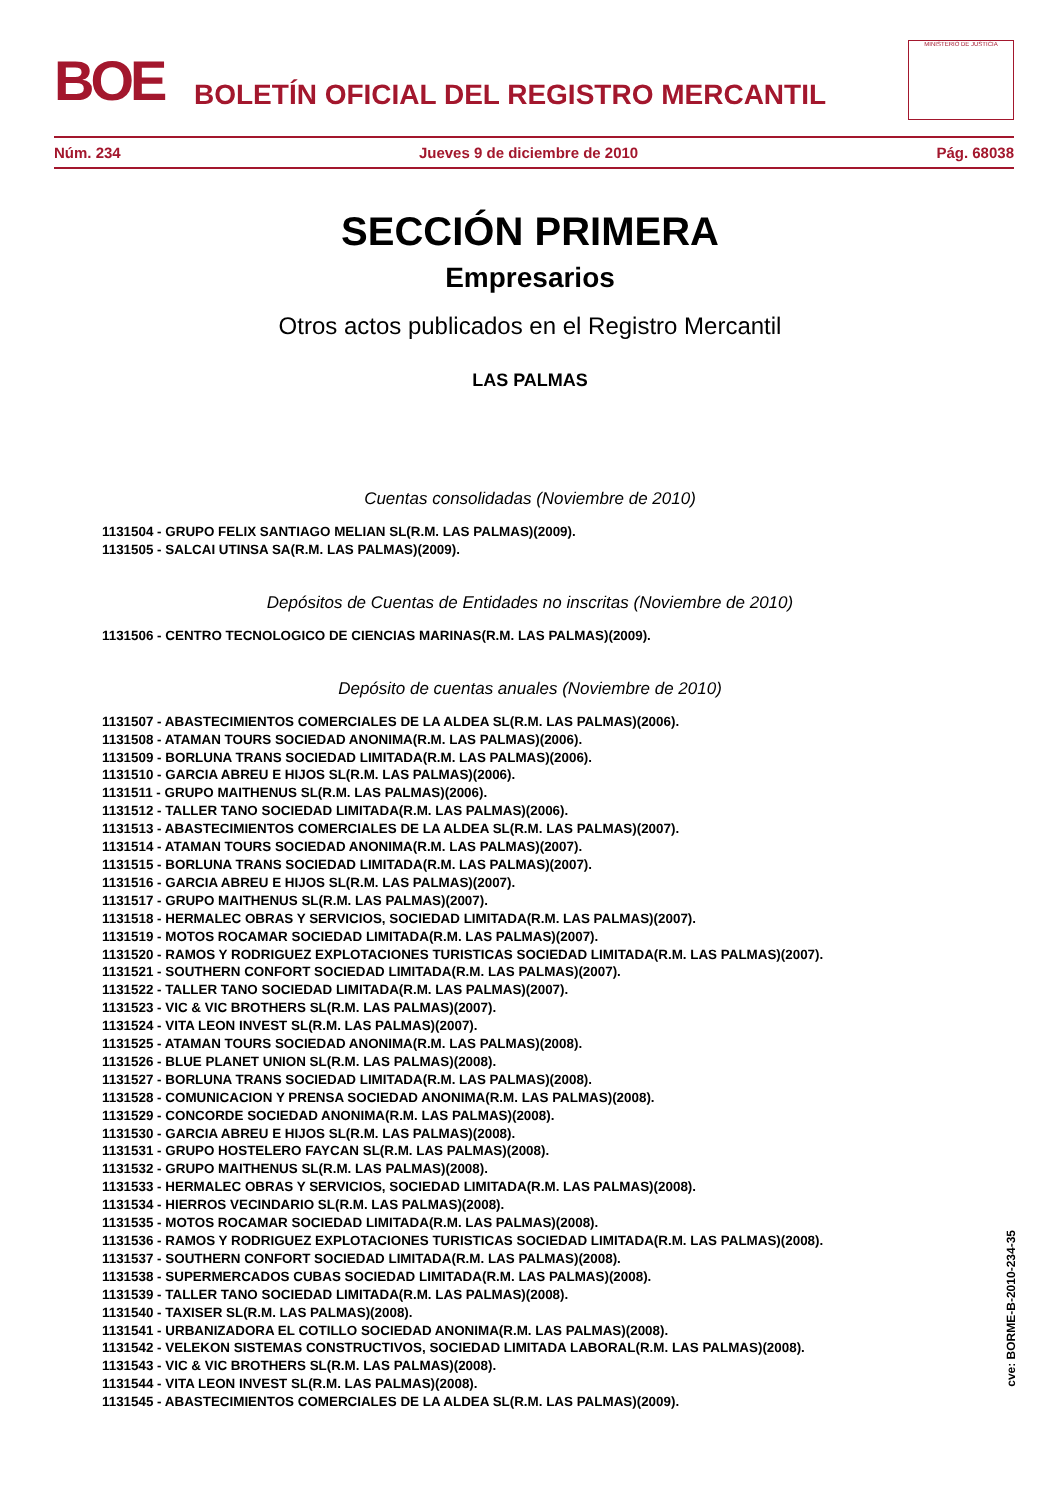BOE
BOLETÍN OFICIAL DEL REGISTRO MERCANTIL
MINISTERIO DE JUSTICIA
Núm. 234 Jueves 9 de diciembre de 2010 Pág. 68038
SECCIÓN PRIMERA
Empresarios
Otros actos publicados en el Registro Mercantil
LAS PALMAS
Cuentas consolidadas (Noviembre de 2010)
1131504 - GRUPO FELIX SANTIAGO MELIAN SL(R.M. LAS PALMAS)(2009).
1131505 - SALCAI UTINSA SA(R.M. LAS PALMAS)(2009).
Depósitos de Cuentas de Entidades no inscritas (Noviembre de 2010)
1131506 - CENTRO TECNOLOGICO DE CIENCIAS MARINAS(R.M. LAS PALMAS)(2009).
Depósito de cuentas anuales (Noviembre de 2010)
1131507 - ABASTECIMIENTOS COMERCIALES DE LA ALDEA SL(R.M. LAS PALMAS)(2006).
1131508 - ATAMAN TOURS SOCIEDAD ANONIMA(R.M. LAS PALMAS)(2006).
1131509 - BORLUNA TRANS SOCIEDAD LIMITADA(R.M. LAS PALMAS)(2006).
1131510 - GARCIA ABREU E HIJOS SL(R.M. LAS PALMAS)(2006).
1131511 - GRUPO MAITHENUS SL(R.M. LAS PALMAS)(2006).
1131512 - TALLER TANO SOCIEDAD LIMITADA(R.M. LAS PALMAS)(2006).
1131513 - ABASTECIMIENTOS COMERCIALES DE LA ALDEA SL(R.M. LAS PALMAS)(2007).
1131514 - ATAMAN TOURS SOCIEDAD ANONIMA(R.M. LAS PALMAS)(2007).
1131515 - BORLUNA TRANS SOCIEDAD LIMITADA(R.M. LAS PALMAS)(2007).
1131516 - GARCIA ABREU E HIJOS SL(R.M. LAS PALMAS)(2007).
1131517 - GRUPO MAITHENUS SL(R.M. LAS PALMAS)(2007).
1131518 - HERMALEC OBRAS Y SERVICIOS, SOCIEDAD LIMITADA(R.M. LAS PALMAS)(2007).
1131519 - MOTOS ROCAMAR SOCIEDAD LIMITADA(R.M. LAS PALMAS)(2007).
1131520 - RAMOS Y RODRIGUEZ EXPLOTACIONES TURISTICAS SOCIEDAD LIMITADA(R.M. LAS PALMAS)(2007).
1131521 - SOUTHERN CONFORT SOCIEDAD LIMITADA(R.M. LAS PALMAS)(2007).
1131522 - TALLER TANO SOCIEDAD LIMITADA(R.M. LAS PALMAS)(2007).
1131523 - VIC & VIC BROTHERS SL(R.M. LAS PALMAS)(2007).
1131524 - VITA LEON INVEST SL(R.M. LAS PALMAS)(2007).
1131525 - ATAMAN TOURS SOCIEDAD ANONIMA(R.M. LAS PALMAS)(2008).
1131526 - BLUE PLANET UNION SL(R.M. LAS PALMAS)(2008).
1131527 - BORLUNA TRANS SOCIEDAD LIMITADA(R.M. LAS PALMAS)(2008).
1131528 - COMUNICACION Y PRENSA SOCIEDAD ANONIMA(R.M. LAS PALMAS)(2008).
1131529 - CONCORDE SOCIEDAD ANONIMA(R.M. LAS PALMAS)(2008).
1131530 - GARCIA ABREU E HIJOS SL(R.M. LAS PALMAS)(2008).
1131531 - GRUPO HOSTELERO FAYCAN SL(R.M. LAS PALMAS)(2008).
1131532 - GRUPO MAITHENUS SL(R.M. LAS PALMAS)(2008).
1131533 - HERMALEC OBRAS Y SERVICIOS, SOCIEDAD LIMITADA(R.M. LAS PALMAS)(2008).
1131534 - HIERROS VECINDARIO SL(R.M. LAS PALMAS)(2008).
1131535 - MOTOS ROCAMAR SOCIEDAD LIMITADA(R.M. LAS PALMAS)(2008).
1131536 - RAMOS Y RODRIGUEZ EXPLOTACIONES TURISTICAS SOCIEDAD LIMITADA(R.M. LAS PALMAS)(2008).
1131537 - SOUTHERN CONFORT SOCIEDAD LIMITADA(R.M. LAS PALMAS)(2008).
1131538 - SUPERMERCADOS CUBAS SOCIEDAD LIMITADA(R.M. LAS PALMAS)(2008).
1131539 - TALLER TANO SOCIEDAD LIMITADA(R.M. LAS PALMAS)(2008).
1131540 - TAXISER SL(R.M. LAS PALMAS)(2008).
1131541 - URBANIZADORA EL COTILLO SOCIEDAD ANONIMA(R.M. LAS PALMAS)(2008).
1131542 - VELEKON SISTEMAS CONSTRUCTIVOS, SOCIEDAD LIMITADA LABORAL(R.M. LAS PALMAS)(2008).
1131543 - VIC & VIC BROTHERS SL(R.M. LAS PALMAS)(2008).
1131544 - VITA LEON INVEST SL(R.M. LAS PALMAS)(2008).
1131545 - ABASTECIMIENTOS COMERCIALES DE LA ALDEA SL(R.M. LAS PALMAS)(2009).
cve: BORME-B-2010-234-35